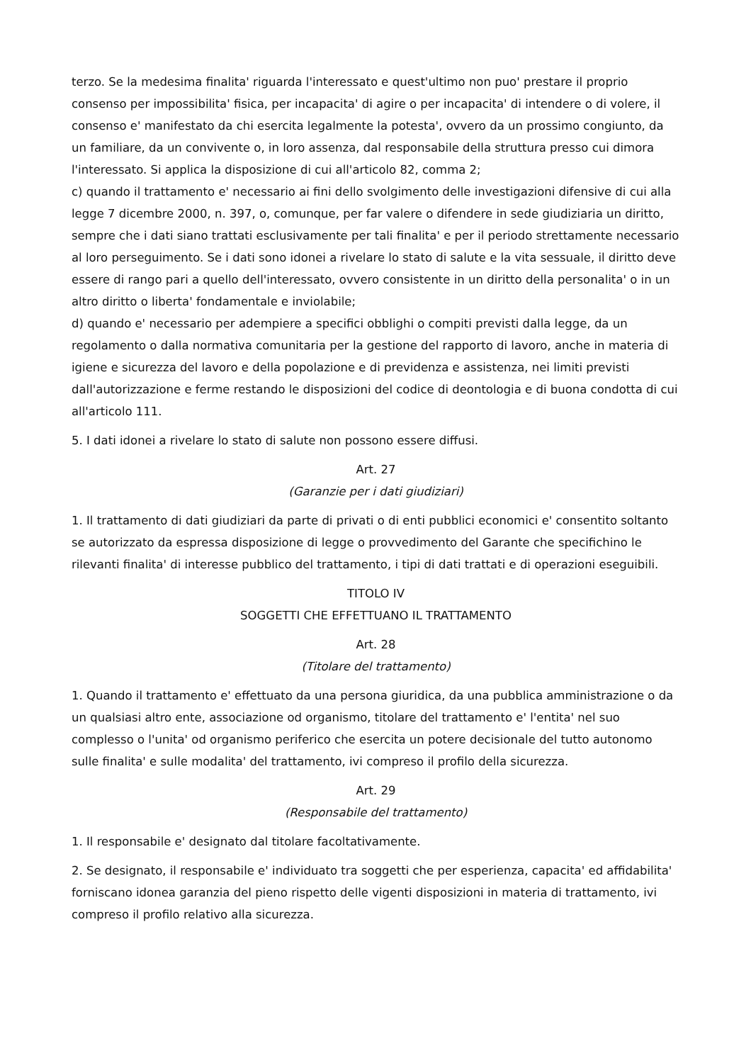terzo. Se la medesima finalita' riguarda l'interessato e quest'ultimo non puo' prestare il proprio consenso per impossibilita' fisica, per incapacita' di agire o per incapacita' di intendere o di volere, il consenso e' manifestato da chi esercita legalmente la potesta', ovvero da un prossimo congiunto, da un familiare, da un convivente o, in loro assenza, dal responsabile della struttura presso cui dimora l'interessato. Si applica la disposizione di cui all'articolo 82, comma 2;
c) quando il trattamento e' necessario ai fini dello svolgimento delle investigazioni difensive di cui alla legge 7 dicembre 2000, n. 397, o, comunque, per far valere o difendere in sede giudiziaria un diritto, sempre che i dati siano trattati esclusivamente per tali finalita' e per il periodo strettamente necessario al loro perseguimento. Se i dati sono idonei a rivelare lo stato di salute e la vita sessuale, il diritto deve essere di rango pari a quello dell'interessato, ovvero consistente in un diritto della personalita' o in un altro diritto o liberta' fondamentale e inviolabile;
d) quando e' necessario per adempiere a specifici obblighi o compiti previsti dalla legge, da un regolamento o dalla normativa comunitaria per la gestione del rapporto di lavoro, anche in materia di igiene e sicurezza del lavoro e della popolazione e di previdenza e assistenza, nei limiti previsti dall'autorizzazione e ferme restando le disposizioni del codice di deontologia e di buona condotta di cui all'articolo 111.
5. I dati idonei a rivelare lo stato di salute non possono essere diffusi.
Art. 27
(Garanzie per i dati giudiziari)
1. Il trattamento di dati giudiziari da parte di privati o di enti pubblici economici e' consentito soltanto se autorizzato da espressa disposizione di legge o provvedimento del Garante che specifichino le rilevanti finalita' di interesse pubblico del trattamento, i tipi di dati trattati e di operazioni eseguibili.
TITOLO IV
SOGGETTI CHE EFFETTUANO IL TRATTAMENTO
Art. 28
(Titolare del trattamento)
1. Quando il trattamento e' effettuato da una persona giuridica, da una pubblica amministrazione o da un qualsiasi altro ente, associazione od organismo, titolare del trattamento e' l'entita' nel suo complesso o l'unita' od organismo periferico che esercita un potere decisionale del tutto autonomo sulle finalita' e sulle modalita' del trattamento, ivi compreso il profilo della sicurezza.
Art. 29
(Responsabile del trattamento)
1. Il responsabile e' designato dal titolare facoltativamente.
2. Se designato, il responsabile e' individuato tra soggetti che per esperienza, capacita' ed affidabilita' forniscano idonea garanzia del pieno rispetto delle vigenti disposizioni in materia di trattamento, ivi compreso il profilo relativo alla sicurezza.